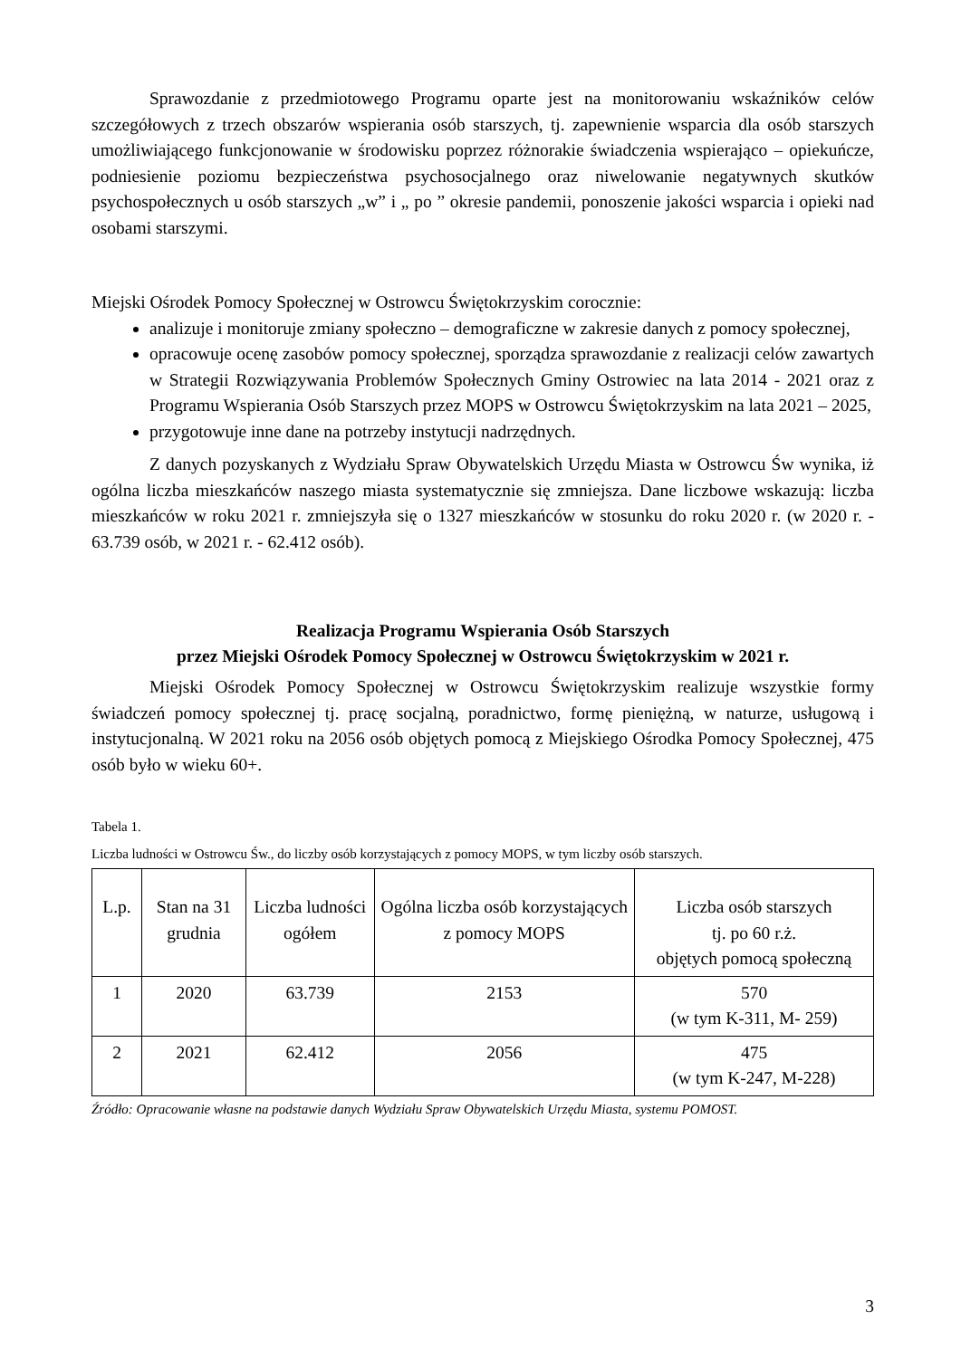Sprawozdanie z przedmiotowego Programu oparte jest na monitorowaniu wskaźników celów szczegółowych z trzech obszarów wspierania osób starszych, tj. zapewnienie wsparcia dla osób starszych umożliwiającego funkcjonowanie w środowisku poprzez różnorakie świadczenia wspierająco – opiekuńcze, podniesienie poziomu bezpieczeństwa psychosocjalnego oraz niwelowanie negatywnych skutków psychospołecznych u osób starszych „w” i „ po ” okresie pandemii, ponoszenie jakości wsparcia i opieki nad osobami starszymi.
Miejski Ośrodek Pomocy Społecznej w Ostrowcu Świętokrzyskim corocznie:
analizuje i monitoruje zmiany społeczno – demograficzne w zakresie danych z pomocy społecznej,
opracowuje ocenę zasobów pomocy społecznej, sporządza sprawozdanie z realizacji celów zawartych w Strategii Rozwiązywania Problemów Społecznych Gminy Ostrowiec na lata 2014 - 2021 oraz z Programu Wspierania Osób Starszych przez MOPS w Ostrowcu Świętokrzyskim na lata 2021 – 2025,
przygotowuje inne dane na potrzeby instytucji nadrzędnych.
Z danych pozyskanych z Wydziału Spraw Obywatelskich Urzędu Miasta w Ostrowcu Św wynika, iż ogólna liczba mieszkańców naszego miasta systematycznie się zmniejsza. Dane liczbowe wskazują: liczba mieszkańców w roku 2021 r. zmniejszyła się o 1327 mieszkańców w stosunku do roku 2020 r. (w 2020 r. - 63.739 osób, w 2021 r. - 62.412 osób).
Realizacja Programu Wspierania Osób Starszych
przez Miejski Ośrodek Pomocy Społecznej w Ostrowcu Świętokrzyskim w 2021 r.
Miejski Ośrodek Pomocy Społecznej w Ostrowcu Świętokrzyskim realizuje wszystkie formy świadczeń pomocy społecznej tj. pracę socjalną, poradnictwo, formę pieniężną, w naturze, usługową i instytucjonalną. W 2021 roku na 2056 osób objętych pomocą z Miejskiego Ośrodka Pomocy Społecznej, 475 osób było w wieku 60+.
Tabela 1.
Liczba ludności w Ostrowcu Św., do liczby osób korzystających z pomocy MOPS, w tym liczby osób starszych.
| L.p. | Stan na 31 grudnia | Liczba ludności ogółem | Ogólna liczba osób korzystających z pomocy MOPS | Liczba osób starszych tj. po 60 r.ż. objętych pomocą społeczną |
| --- | --- | --- | --- | --- |
| 1 | 2020 | 63.739 | 2153 | 570 (w tym K-311, M- 259) |
| 2 | 2021 | 62.412 | 2056 | 475 (w tym K-247, M-228) |
Źródło: Opracowanie własne na podstawie danych Wydziału Spraw Obywatelskich Urzędu Miasta, systemu POMOST.
3